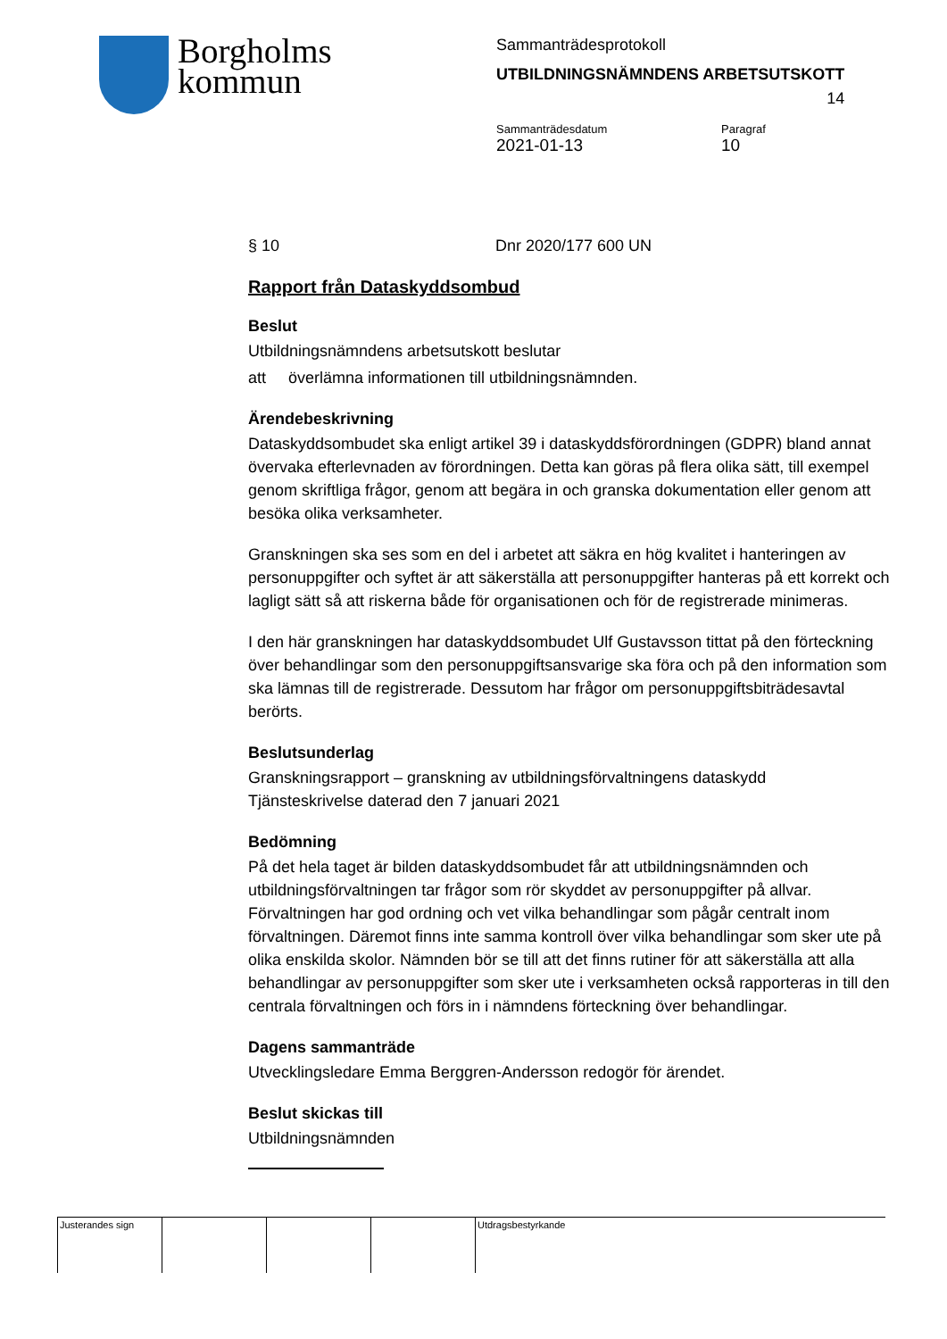Borgholms
kommun
Sammanträdesprotokoll
UTBILDNINGSNÄMNDENS ARBETSUTSKOTT
14
Sammanträdesdatum
2021-01-13
Paragraf
10
§ 10 Dnr 2020/177 600 UN
Rapport från Dataskyddsombud
Beslut
Utbildningsnämndens arbetsutskott beslutar
att överlämna informationen till utbildningsnämnden.
Ärendebeskrivning
Dataskyddsombudet ska enligt artikel 39 i dataskyddsförordningen (GDPR) bland annat övervaka efterlevnaden av förordningen. Detta kan göras på flera olika sätt, till exempel genom skriftliga frågor, genom att begära in och granska dokumentation eller genom att besöka olika verksamheter.
Granskningen ska ses som en del i arbetet att säkra en hög kvalitet i hanteringen av personuppgifter och syftet är att säkerställa att personuppgifter hanteras på ett korrekt och lagligt sätt så att riskerna både för organisationen och för de registrerade minimeras.
I den här granskningen har dataskyddsombudet Ulf Gustavsson tittat på den förteckning över behandlingar som den personuppgiftsansvarige ska föra och på den information som ska lämnas till de registrerade. Dessutom har frågor om personuppgiftsbiträdesavtal berörts.
Beslutsunderlag
Granskningsrapport – granskning av utbildningsförvaltningens dataskydd
Tjänsteskrivelse daterad den 7 januari 2021
Bedömning
På det hela taget är bilden dataskyddsombudet får att utbildningsnämnden och utbildningsförvaltningen tar frågor som rör skyddet av personuppgifter på allvar. Förvaltningen har god ordning och vet vilka behandlingar som pågår centralt inom förvaltningen. Däremot finns inte samma kontroll över vilka behandlingar som sker ute på olika enskilda skolor. Nämnden bör se till att det finns rutiner för att säkerställa att alla behandlingar av personuppgifter som sker ute i verksamheten också rapporteras in till den centrala förvaltningen och förs in i nämndens förteckning över behandlingar.
Dagens sammanträde
Utvecklingsledare Emma Berggren-Andersson redogör för ärendet.
Beslut skickas till
Utbildningsnämnden
| Justerandes sign | | | | Utdragsbestyrkande |